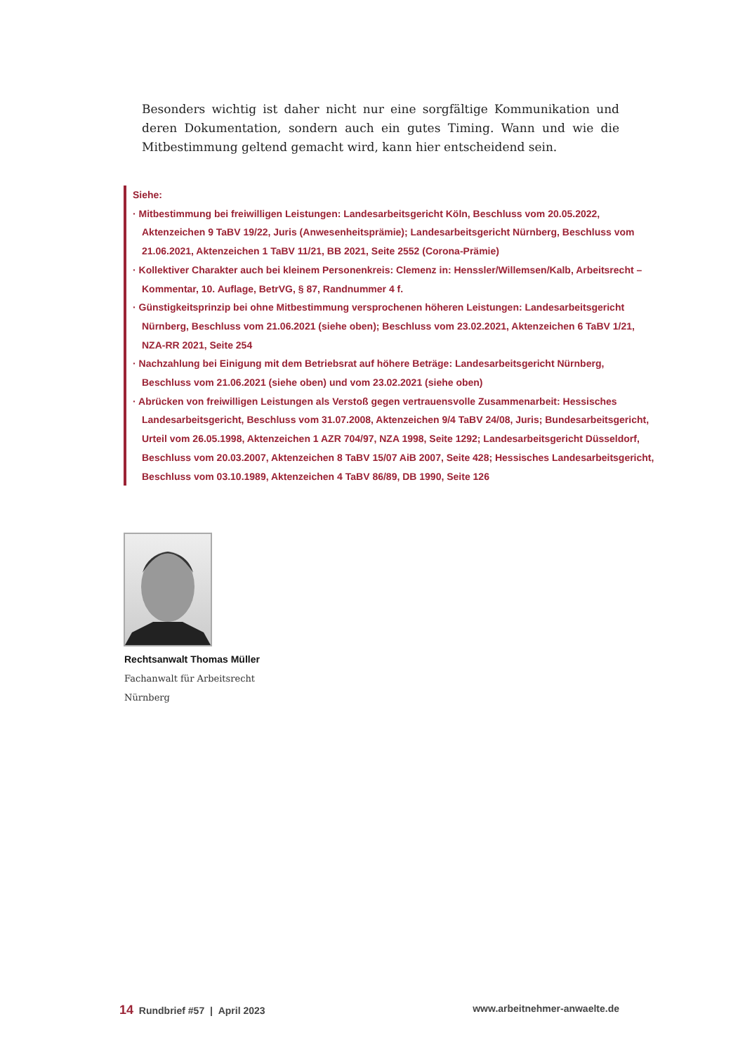Besonders wichtig ist daher nicht nur eine sorgfältige Kommunikation und deren Dokumentation, sondern auch ein gutes Timing. Wann und wie die Mitbestimmung geltend gemacht wird, kann hier entscheidend sein.
Siehe:
· Mitbestimmung bei freiwilligen Leistungen: Landesarbeitsgericht Köln, Beschluss vom 20.05.2022, Aktenzeichen 9 TaBV 19/22, Juris (Anwesenheitsprämie); Landesarbeitsgericht Nürnberg, Beschluss vom 21.06.2021, Aktenzeichen 1 TaBV 11/21, BB 2021, Seite 2552 (Corona-Prämie)
· Kollektiver Charakter auch bei kleinem Personenkreis: Clemenz in: Henssler/Willemsen/Kalb, Arbeitsrecht – Kommentar, 10. Auflage, BetrVG, § 87, Randnummer 4 f.
· Günstigkeitsprinzip bei ohne Mitbestimmung versprochenen höheren Leistungen: Landesarbeitsgericht Nürnberg, Beschluss vom 21.06.2021 (siehe oben); Beschluss vom 23.02.2021, Aktenzeichen 6 TaBV 1/21, NZA-RR 2021, Seite 254
· Nachzahlung bei Einigung mit dem Betriebsrat auf höhere Beträge: Landesarbeitsgericht Nürnberg, Beschluss vom 21.06.2021 (siehe oben) und vom 23.02.2021 (siehe oben)
· Abrücken von freiwilligen Leistungen als Verstoß gegen vertrauensvolle Zusammenarbeit: Hessisches Landesarbeitsgericht, Beschluss vom 31.07.2008, Aktenzeichen 9/4 TaBV 24/08, Juris; Bundesarbeitsgericht, Urteil vom 26.05.1998, Aktenzeichen 1 AZR 704/97, NZA 1998, Seite 1292; Landesarbeitsgericht Düsseldorf, Beschluss vom 20.03.2007, Aktenzeichen 8 TaBV 15/07 AiB 2007, Seite 428; Hessisches Landesarbeitsgericht, Beschluss vom 03.10.1989, Aktenzeichen 4 TaBV 86/89, DB 1990, Seite 126
Rechtsanwalt Thomas Müller
Fachanwalt für Arbeitsrecht
Nürnberg
14 Rundbrief #57 | April 2023 www.arbeitnehmer-anwaelte.de